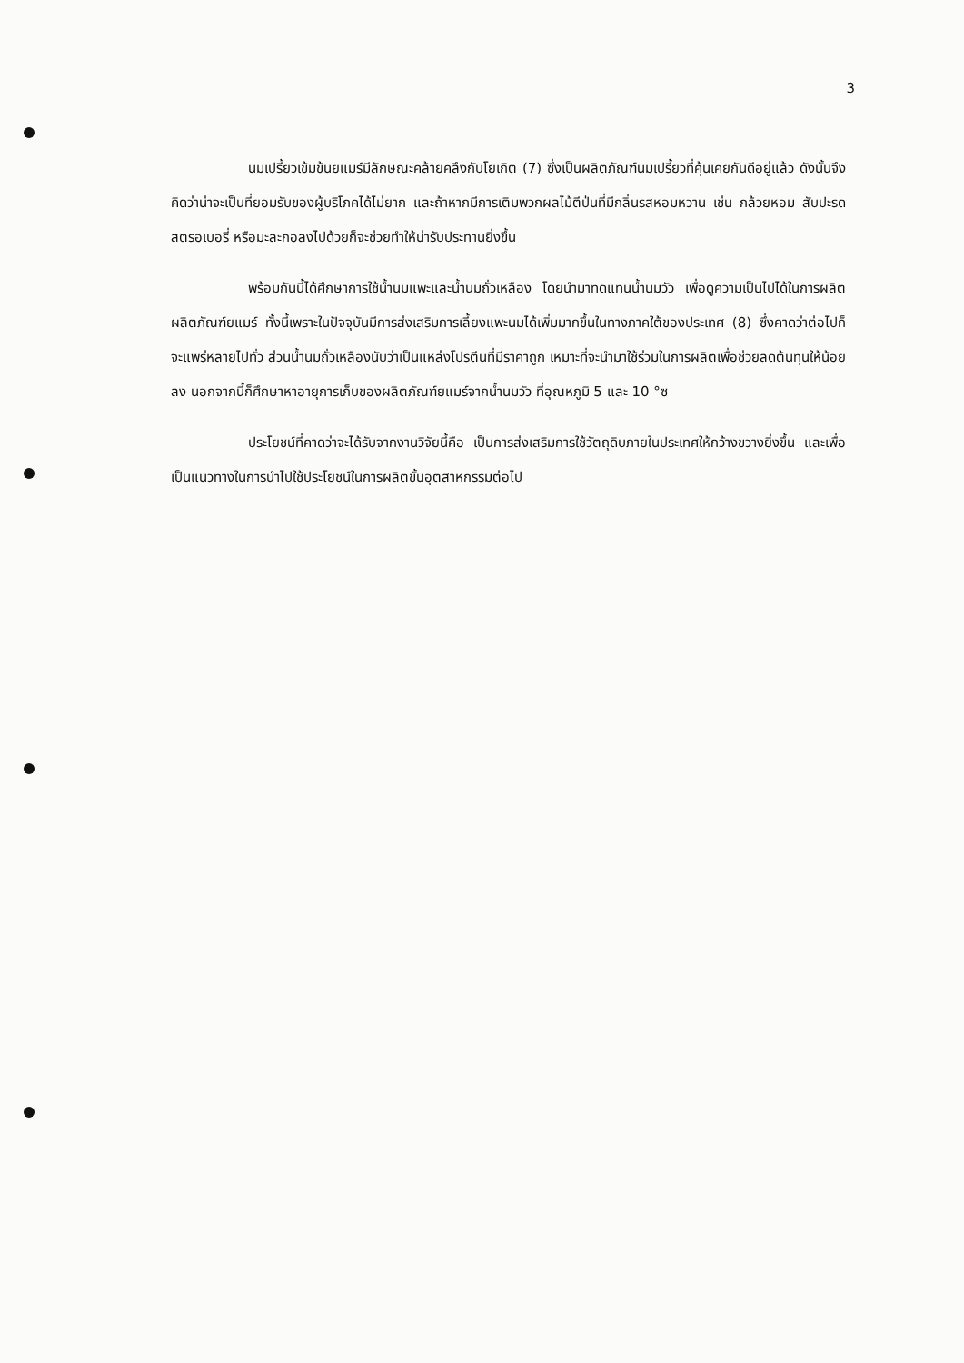3
นมเปรี้ยวเข้มข้นยแมร์มีลักษณะคล้ายคลึงกับโยเกิต (7) ซึ่งเป็นผลิตภัณฑ์นมเปรี้ยวที่คุ้นเคยกันดีอยู่แล้ว ดังนั้นจึงคิดว่าน่าจะเป็นที่ยอมรับของผู้บริโภคได้ไม่ยาก และถ้าหากมีการเติมพวกผลไม้ตีป่นที่มีกลิ่นรสหอมหวาน เช่น กล้วยหอม สับปะรด สตรอเบอรี่ หรือมะละกอลงไปด้วยก็จะช่วยทำให้น่ารับประทานยิ่งขึ้น
พร้อมกันนี้ได้ศึกษาการใช้น้ำนมแพะและน้ำนมถั่วเหลือง โดยนำมาทดแทนน้ำนมวัว เพื่อดูความเป็นไปได้ในการผลิตผลิตภัณฑ์ยแมร์ ทั้งนี้เพราะในปัจจุบันมีการส่งเสริมการเลี้ยงแพะนมได้เพิ่มมากขึ้นในทางภาคใต้ของประเทศ (8) ซึ่งคาดว่าต่อไปก็จะแพร่หลายไปทั่ว ส่วนน้ำนมถั่วเหลืองนับว่าเป็นแหล่งโปรตีนที่มีราคาถูก เหมาะที่จะนำมาใช้ร่วมในการผลิตเพื่อช่วยลดต้นทุนให้น้อยลง นอกจากนี้ก็ศึกษาหาอายุการเก็บของผลิตภัณฑ์ยแมร์จากน้ำนมวัว ที่อุณหภูมิ 5 และ 10 °ซ
ประโยชน์ที่คาดว่าจะได้รับจากงานวิจัยนี้คือ เป็นการส่งเสริมการใช้วัตถุดิบภายในประเทศให้กว้างขวางยิ่งขึ้น และเพื่อเป็นแนวทางในการนำไปใช้ประโยชน์ในการผลิตขั้นอุตสาหกรรมต่อไป